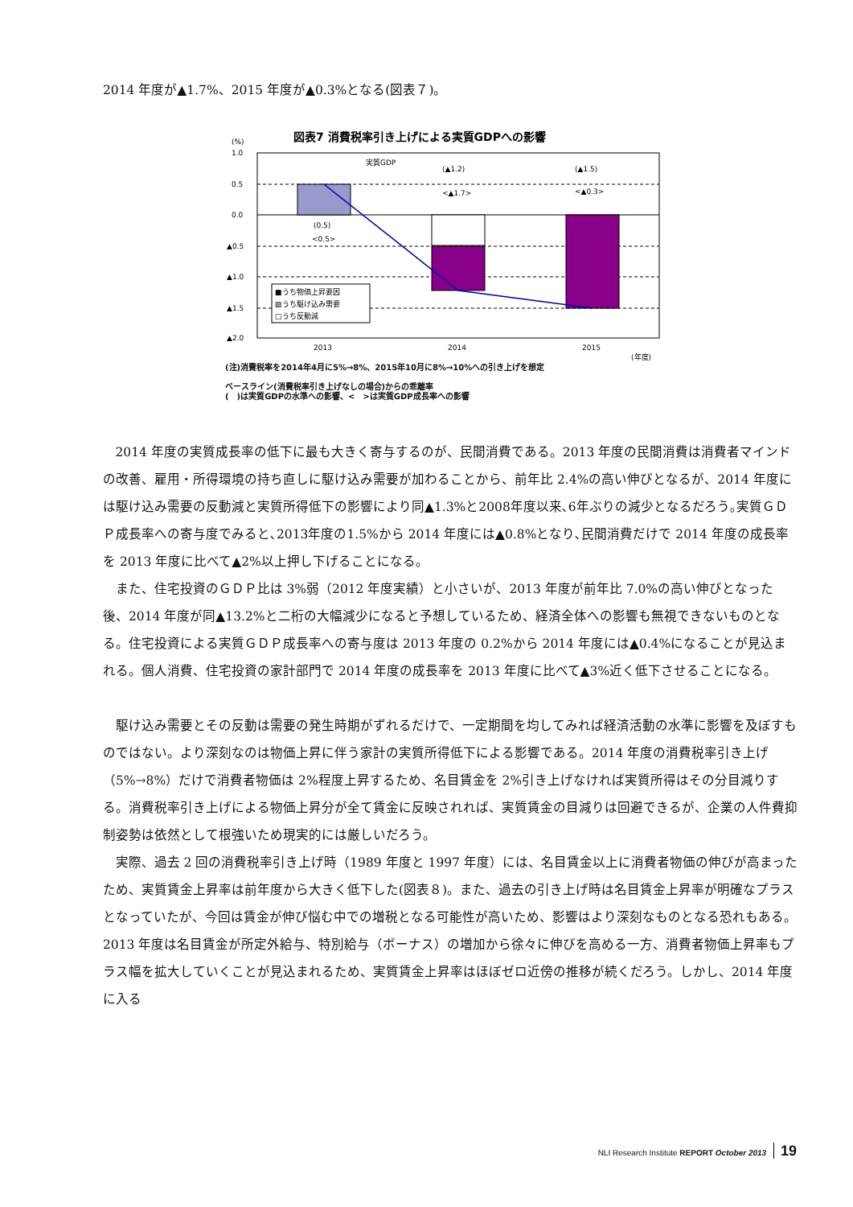2014 年度が▲1.7%、2015 年度が▲0.3%となる(図表７)。
図表7 消費税率引き上げによる実質GDPへの影響
(%)
1.0
0.5
0.0
▲0.5
▲1.0
▲1.5
▲2.0
実質GDP
(▲1.2)
(▲1.5)
<▲1.7>
<▲0.3>
(0.5)
<0.5>
■うち物価上昇要因
▨うち駆け込み需要
□うち反動減
2013
2014
2015
(年度)
(注)消費税率を2014年4月に5%→8%、2015年10月に8%→10%への引き上げを想定
ベースライン(消費税率引き上げなしの場合)からの乖離率
(　)は実質GDPの水準への影響、<　>は実質GDP成長率への影響
2014 年度の実質成長率の低下に最も大きく寄与するのが、民間消費である。2013 年度の民間消費は消費者マインドの改善、雇用・所得環境の持ち直しに駆け込み需要が加わることから、前年比 2.4%の高い伸びとなるが、2014 年度には駆け込み需要の反動減と実質所得低下の影響により同▲1.3%と2008年度以来､6年ぶりの減少となるだろう｡実質ＧＤＰ成長率への寄与度でみると､2013年度の1.5%から 2014 年度には▲0.8%となり､民間消費だけで 2014 年度の成長率を 2013 年度に比べて▲2%以上押し下げることになる。
また、住宅投資のＧＤＰ比は 3%弱（2012 年度実績）と小さいが、2013 年度が前年比 7.0%の高い伸びとなった後、2014 年度が同▲13.2%と二桁の大幅減少になると予想しているため、経済全体への影響も無視できないものとなる。住宅投資による実質ＧＤＰ成長率への寄与度は 2013 年度の 0.2%から 2014 年度には▲0.4%になることが見込まれる。個人消費、住宅投資の家計部門で 2014 年度の成長率を 2013 年度に比べて▲3%近く低下させることになる。
駆け込み需要とその反動は需要の発生時期がずれるだけで、一定期間を均してみれば経済活動の水準に影響を及ぼすものではない。より深刻なのは物価上昇に伴う家計の実質所得低下による影響である。2014 年度の消費税率引き上げ（5%→8%）だけで消費者物価は 2%程度上昇するため、名目賃金を 2%引き上げなければ実質所得はその分目減りする。消費税率引き上げによる物価上昇分が全て賃金に反映されれば、実質賃金の目減りは回避できるが、企業の人件費抑制姿勢は依然として根強いため現実的には厳しいだろう。
実際、過去 2 回の消費税率引き上げ時（1989 年度と 1997 年度）には、名目賃金以上に消費者物価の伸びが高まったため、実質賃金上昇率は前年度から大きく低下した(図表８)。また、過去の引き上げ時は名目賃金上昇率が明確なプラスとなっていたが、今回は賃金が伸び悩む中での増税となる可能性が高いため、影響はより深刻なものとなる恐れもある。2013 年度は名目賃金が所定外給与、特別給与（ボーナス）の増加から徐々に伸びを高める一方、消費者物価上昇率もプラス幅を拡大していくことが見込まれるため、実質賃金上昇率はほぼゼロ近傍の推移が続くだろう。しかし、2014 年度に入る
NLI Research Institute REPORT October 2013 19